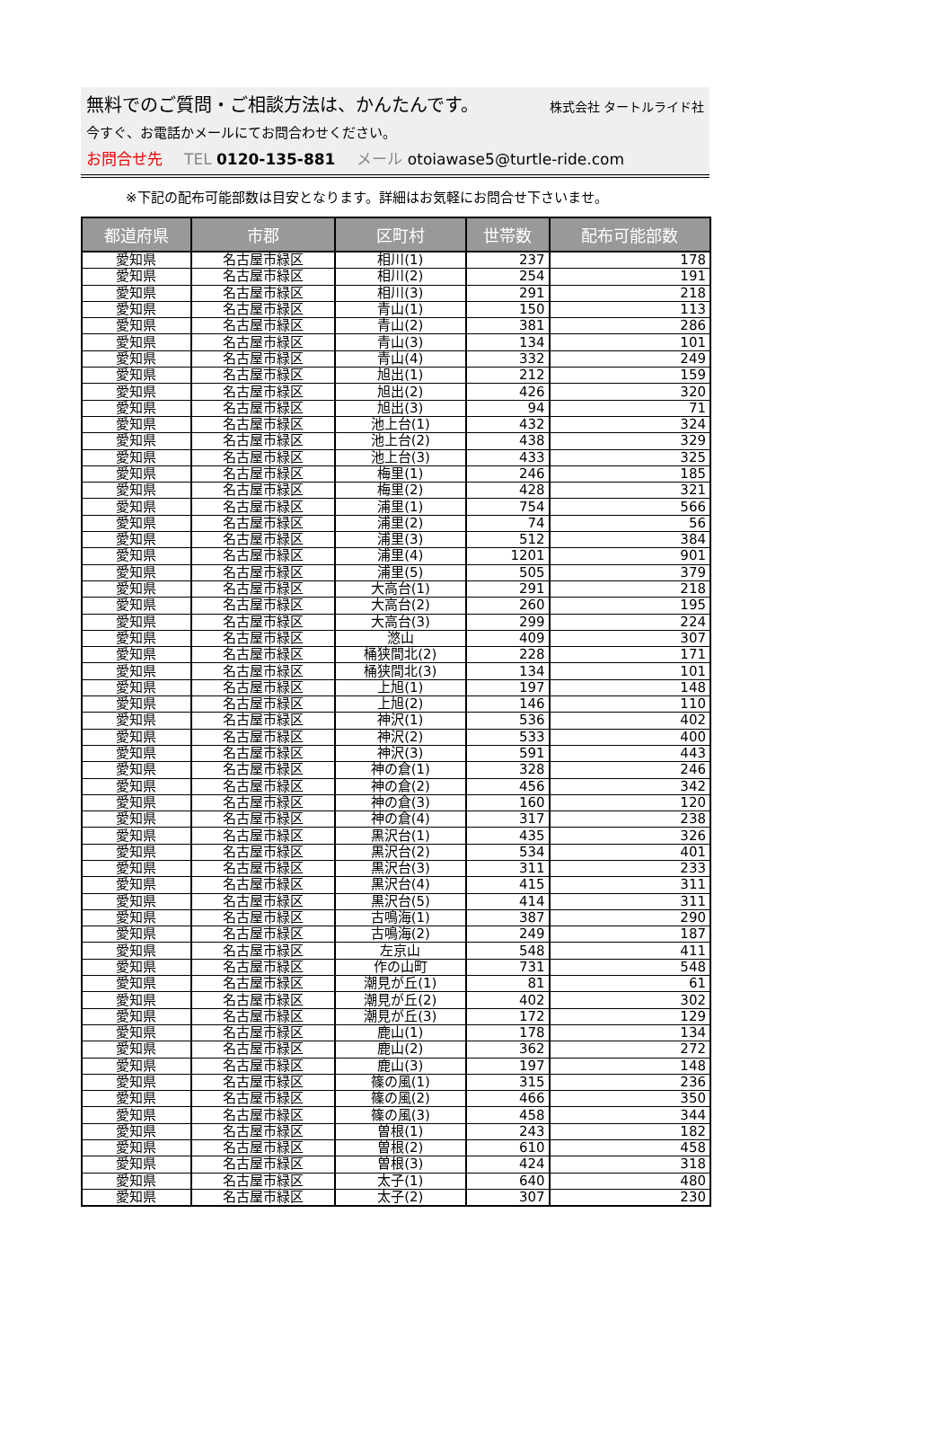無料でのご質問・ご相談方法は、かんたんです。 株式会社 タートルライド社
今すぐ、お電話かメールにてお問合わせください。
お問合せ先 TEL 0120-135-881 メール otoiawase5@turtle-ride.com
※下記の配布可能部数は目安となります。詳細はお気軽にお問合せ下さいませ。
| 都道府県 | 市郡 | 区町村 | 世帯数 | 配布可能部数 |
| --- | --- | --- | --- | --- |
| 愛知県 | 名古屋市緑区 | 相川(1) | 237 | 178 |
| 愛知県 | 名古屋市緑区 | 相川(2) | 254 | 191 |
| 愛知県 | 名古屋市緑区 | 相川(3) | 291 | 218 |
| 愛知県 | 名古屋市緑区 | 青山(1) | 150 | 113 |
| 愛知県 | 名古屋市緑区 | 青山(2) | 381 | 286 |
| 愛知県 | 名古屋市緑区 | 青山(3) | 134 | 101 |
| 愛知県 | 名古屋市緑区 | 青山(4) | 332 | 249 |
| 愛知県 | 名古屋市緑区 | 旭出(1) | 212 | 159 |
| 愛知県 | 名古屋市緑区 | 旭出(2) | 426 | 320 |
| 愛知県 | 名古屋市緑区 | 旭出(3) | 94 | 71 |
| 愛知県 | 名古屋市緑区 | 池上台(1) | 432 | 324 |
| 愛知県 | 名古屋市緑区 | 池上台(2) | 438 | 329 |
| 愛知県 | 名古屋市緑区 | 池上台(3) | 433 | 325 |
| 愛知県 | 名古屋市緑区 | 梅里(1) | 246 | 185 |
| 愛知県 | 名古屋市緑区 | 梅里(2) | 428 | 321 |
| 愛知県 | 名古屋市緑区 | 浦里(1) | 754 | 566 |
| 愛知県 | 名古屋市緑区 | 浦里(2) | 74 | 56 |
| 愛知県 | 名古屋市緑区 | 浦里(3) | 512 | 384 |
| 愛知県 | 名古屋市緑区 | 浦里(4) | 1201 | 901 |
| 愛知県 | 名古屋市緑区 | 浦里(5) | 505 | 379 |
| 愛知県 | 名古屋市緑区 | 大高台(1) | 291 | 218 |
| 愛知県 | 名古屋市緑区 | 大高台(2) | 260 | 195 |
| 愛知県 | 名古屋市緑区 | 大高台(3) | 299 | 224 |
| 愛知県 | 名古屋市緑区 | 滺山 | 409 | 307 |
| 愛知県 | 名古屋市緑区 | 桶狭間北(2) | 228 | 171 |
| 愛知県 | 名古屋市緑区 | 桶狭間北(3) | 134 | 101 |
| 愛知県 | 名古屋市緑区 | 上旭(1) | 197 | 148 |
| 愛知県 | 名古屋市緑区 | 上旭(2) | 146 | 110 |
| 愛知県 | 名古屋市緑区 | 神沢(1) | 536 | 402 |
| 愛知県 | 名古屋市緑区 | 神沢(2) | 533 | 400 |
| 愛知県 | 名古屋市緑区 | 神沢(3) | 591 | 443 |
| 愛知県 | 名古屋市緑区 | 神の倉(1) | 328 | 246 |
| 愛知県 | 名古屋市緑区 | 神の倉(2) | 456 | 342 |
| 愛知県 | 名古屋市緑区 | 神の倉(3) | 160 | 120 |
| 愛知県 | 名古屋市緑区 | 神の倉(4) | 317 | 238 |
| 愛知県 | 名古屋市緑区 | 黒沢台(1) | 435 | 326 |
| 愛知県 | 名古屋市緑区 | 黒沢台(2) | 534 | 401 |
| 愛知県 | 名古屋市緑区 | 黒沢台(3) | 311 | 233 |
| 愛知県 | 名古屋市緑区 | 黒沢台(4) | 415 | 311 |
| 愛知県 | 名古屋市緑区 | 黒沢台(5) | 414 | 311 |
| 愛知県 | 名古屋市緑区 | 古鳴海(1) | 387 | 290 |
| 愛知県 | 名古屋市緑区 | 古鳴海(2) | 249 | 187 |
| 愛知県 | 名古屋市緑区 | 左京山 | 548 | 411 |
| 愛知県 | 名古屋市緑区 | 作の山町 | 731 | 548 |
| 愛知県 | 名古屋市緑区 | 潮見が丘(1) | 81 | 61 |
| 愛知県 | 名古屋市緑区 | 潮見が丘(2) | 402 | 302 |
| 愛知県 | 名古屋市緑区 | 潮見が丘(3) | 172 | 129 |
| 愛知県 | 名古屋市緑区 | 鹿山(1) | 178 | 134 |
| 愛知県 | 名古屋市緑区 | 鹿山(2) | 362 | 272 |
| 愛知県 | 名古屋市緑区 | 鹿山(3) | 197 | 148 |
| 愛知県 | 名古屋市緑区 | 篠の風(1) | 315 | 236 |
| 愛知県 | 名古屋市緑区 | 篠の風(2) | 466 | 350 |
| 愛知県 | 名古屋市緑区 | 篠の風(3) | 458 | 344 |
| 愛知県 | 名古屋市緑区 | 曽根(1) | 243 | 182 |
| 愛知県 | 名古屋市緑区 | 曽根(2) | 610 | 458 |
| 愛知県 | 名古屋市緑区 | 曽根(3) | 424 | 318 |
| 愛知県 | 名古屋市緑区 | 太子(1) | 640 | 480 |
| 愛知県 | 名古屋市緑区 | 太子(2) | 307 | 230 |